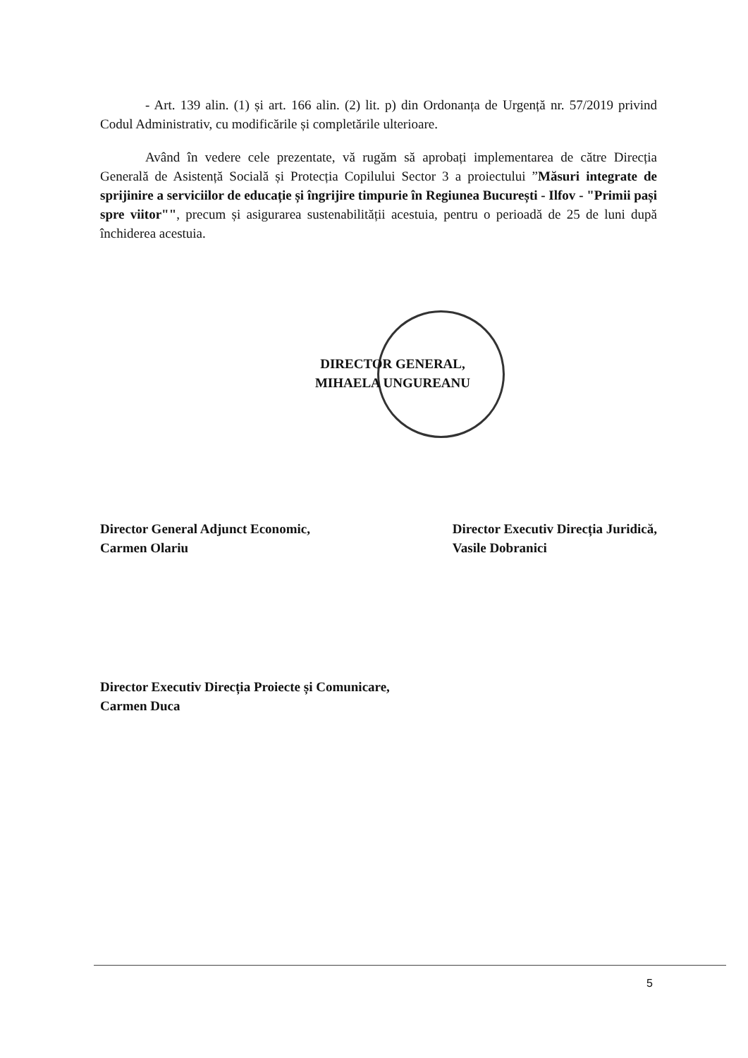- Art. 139 alin. (1) și art. 166 alin. (2) lit. p) din Ordonanța de Urgență nr. 57/2019 privind Codul Administrativ, cu modificările și completările ulterioare.
Având în vedere cele prezentate, vă rugăm să aprobați implementarea de către Direcția Generală de Asistență Socială și Protecția Copilului Sector 3 a proiectului ”Măsuri integrate de sprijinire a serviciilor de educație și îngrijire timpurie în Regiunea București - Ilfov - "Primii pași spre viitor"", precum și asigurarea sustenabilității acestuia, pentru o perioadă de 25 de luni după închiderea acestuia.
DIRECTOR GENERAL,
MIHAELA UNGUREANU
Director General Adjunct Economic,
Carmen Olariu
Director Executiv Direcția Juridică,
Vasile Dobranici
Director Executiv Direcția Proiecte și Comunicare,
Carmen Duca
5